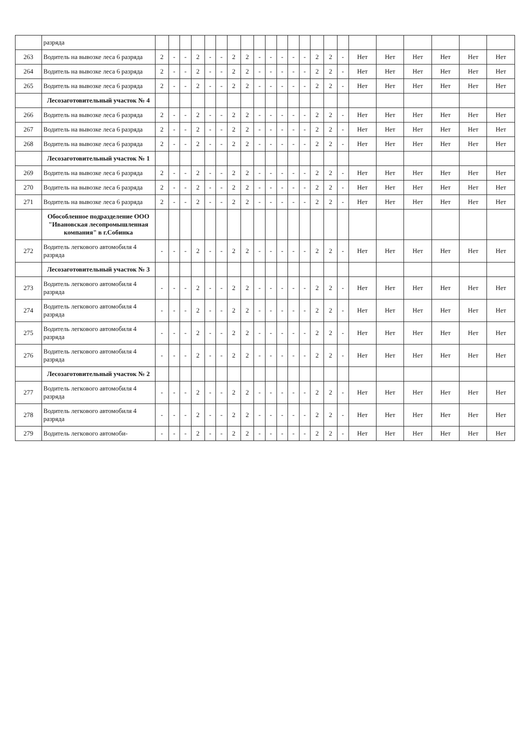| | разряда | | | | | | | | | | | | | | | | | | | | | | |
| 263 | Водитель на вывозке леса 6 разряда | 2 | - | - | 2 | - | - | 2 | 2 | - | - | - | - | - | 2 | 2 | - | Нет | Нет | Нет | Нет | Нет | Нет |
| 264 | Водитель на вывозке леса 6 разряда | 2 | - | - | 2 | - | - | 2 | 2 | - | - | - | - | - | 2 | 2 | - | Нет | Нет | Нет | Нет | Нет | Нет |
| 265 | Водитель на вывозке леса 6 разряда | 2 | - | - | 2 | - | - | 2 | 2 | - | - | - | - | - | 2 | 2 | - | Нет | Нет | Нет | Нет | Нет | Нет |
| | Лесозаготовительный участок № 4 | | | | | | | | | | | | | | | | | | | | | | |
| 266 | Водитель на вывозке леса 6 разряда | 2 | - | - | 2 | - | - | 2 | 2 | - | - | - | - | - | 2 | 2 | - | Нет | Нет | Нет | Нет | Нет | Нет |
| 267 | Водитель на вывозке леса 6 разряда | 2 | - | - | 2 | - | - | 2 | 2 | - | - | - | - | - | 2 | 2 | - | Нет | Нет | Нет | Нет | Нет | Нет |
| 268 | Водитель на вывозке леса 6 разряда | 2 | - | - | 2 | - | - | 2 | 2 | - | - | - | - | - | 2 | 2 | - | Нет | Нет | Нет | Нет | Нет | Нет |
| | Лесозаготовительный участок № 1 | | | | | | | | | | | | | | | | | | | | | | |
| 269 | Водитель на вывозке леса 6 разряда | 2 | - | - | 2 | - | - | 2 | 2 | - | - | - | - | - | 2 | 2 | - | Нет | Нет | Нет | Нет | Нет | Нет |
| 270 | Водитель на вывозке леса 6 разряда | 2 | - | - | 2 | - | - | 2 | 2 | - | - | - | - | - | 2 | 2 | - | Нет | Нет | Нет | Нет | Нет | Нет |
| 271 | Водитель на вывозке леса 6 разряда | 2 | - | - | 2 | - | - | 2 | 2 | - | - | - | - | - | 2 | 2 | - | Нет | Нет | Нет | Нет | Нет | Нет |
| | Обособленное подразделение ООО "Ивановская лесопромышленная компания" в г.Собинка | | | | | | | | | | | | | | | | | | | | | | |
| 272 | Водитель легкового автомобиля 4 разряда | - | - | - | 2 | - | - | 2 | 2 | - | - | - | - | - | 2 | 2 | - | Нет | Нет | Нет | Нет | Нет | Нет |
| | Лесозаготовительный участок № 3 | | | | | | | | | | | | | | | | | | | | | | |
| 273 | Водитель легкового автомобиля 4 разряда | - | - | - | 2 | - | - | 2 | 2 | - | - | - | - | - | 2 | 2 | - | Нет | Нет | Нет | Нет | Нет | Нет |
| 274 | Водитель легкового автомобиля 4 разряда | - | - | - | 2 | - | - | 2 | 2 | - | - | - | - | - | 2 | 2 | - | Нет | Нет | Нет | Нет | Нет | Нет |
| 275 | Водитель легкового автомобиля 4 разряда | - | - | - | 2 | - | - | 2 | 2 | - | - | - | - | - | 2 | 2 | - | Нет | Нет | Нет | Нет | Нет | Нет |
| 276 | Водитель легкового автомобиля 4 разряда | - | - | - | 2 | - | - | 2 | 2 | - | - | - | - | - | 2 | 2 | - | Нет | Нет | Нет | Нет | Нет | Нет |
| | Лесозаготовительный участок № 2 | | | | | | | | | | | | | | | | | | | | | | |
| 277 | Водитель легкового автомобиля 4 разряда | - | - | - | 2 | - | - | 2 | 2 | - | - | - | - | - | 2 | 2 | - | Нет | Нет | Нет | Нет | Нет | Нет |
| 278 | Водитель легкового автомобиля 4 разряда | - | - | - | 2 | - | - | 2 | 2 | - | - | - | - | - | 2 | 2 | - | Нет | Нет | Нет | Нет | Нет | Нет |
| 279 | Водитель легкового автомоби- | - | - | - | 2 | - | - | 2 | 2 | - | - | - | - | - | 2 | 2 | - | Нет | Нет | Нет | Нет | Нет | Нет |